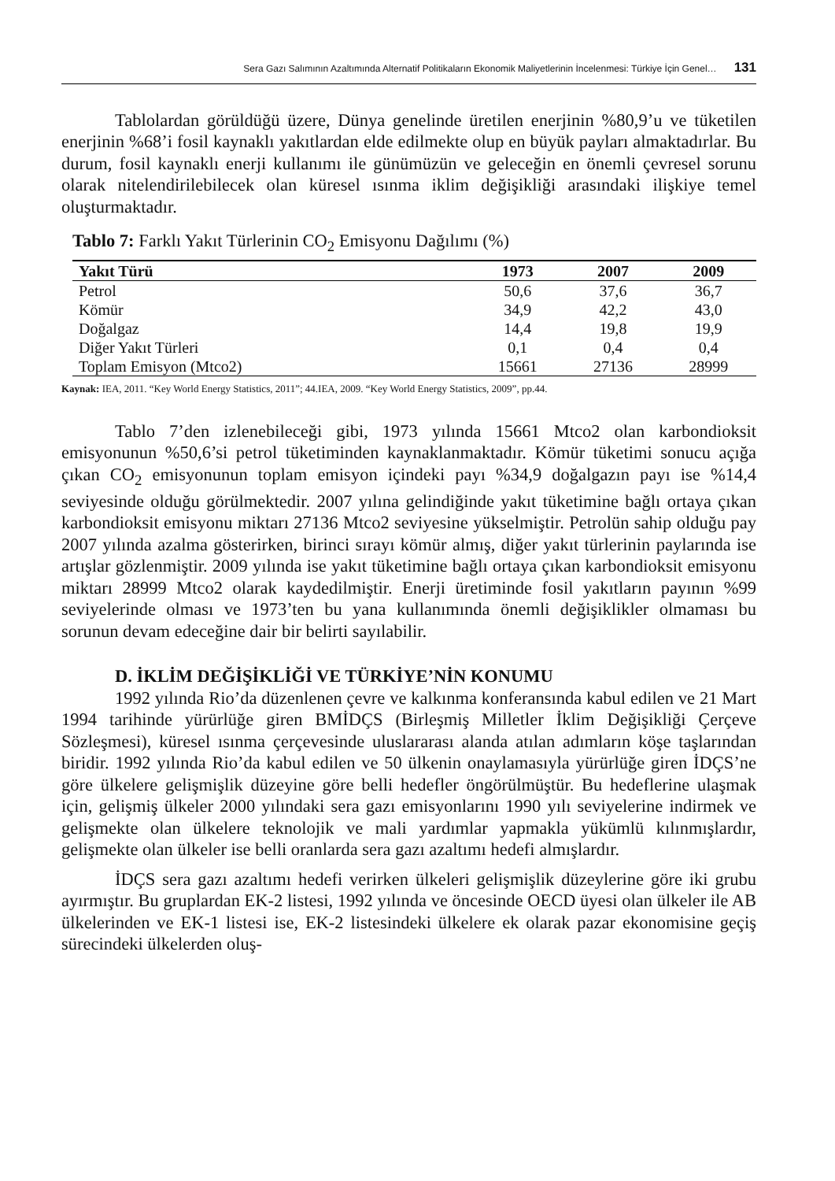Sera Gazı Salımının Azaltımında Alternatif Politikaların Ekonomik Maliyetlerinin İncelenmesi: Türkiye İçin Genel… 131
Tablolardan görüldüğü üzere, Dünya genelinde üretilen enerjinin %80,9’u ve tüketilen enerjinin %68’i fosil kaynaklı yakıtlardan elde edilmekte olup en büyük payları almaktadırlar. Bu durum, fosil kaynaklı enerji kullanımı ile günümüzün ve geleceğin en önemli çevresel sorunu olarak nitelendirilebilecek olan küresel ısınma iklim değişikliği arasındaki ilişkiye temel oluşturmaktadır.
Tablo 7: Farklı Yakıt Türlerinin CO<sub>2</sub> Emisyonu Dağılımı (%)
| Yakıt Türü | 1973 | 2007 | 2009 |
| --- | --- | --- | --- |
| Petrol | 50,6 | 37,6 | 36,7 |
| Kömür | 34,9 | 42,2 | 43,0 |
| Doğalgaz | 14,4 | 19,8 | 19,9 |
| Diğer Yakıt Türleri | 0,1 | 0,4 | 0,4 |
| Toplam Emisyon (Mtco2) | 15661 | 27136 | 28999 |
Kaynak: IEA, 2011. “Key World Energy Statistics, 2011”; 44.IEA, 2009. “Key World Energy Statistics, 2009”, pp.44.
Tablo 7’den izlenebileceği gibi, 1973 yılında 15661 Mtco2 olan karbondioksit emisyonunun %50,6’si petrol tüketiminden kaynaklanmaktadır. Kömür tüketimi sonucu açığa çıkan CO<sub>2</sub> emisyonunun toplam emisyon içindeki payı %34,9 doğalgazın payı ise %14,4 seviyesinde olduğu görülmektedir. 2007 yılına gelindiğinde yakıt tüketimine bağlı ortaya çıkan karbondioksit emisyonu miktarı 27136 Mtco2 seviyesine yükselmiştir. Petrolün sahip olduğu pay 2007 yılında azalma gösterirken, birinci sırayı kömür almış, diğer yakıt türlerinin paylarında ise artışlar gözlenmiştir. 2009 yılında ise yakıt tüketimine bağlı ortaya çıkan karbondioksit emisyonu miktarı 28999 Mtco2 olarak kaydedilmiştir. Enerji üretiminde fosil yakıtların payının %99 seviyelerinde olması ve 1973’ten bu yana kullanımında önemli değişiklikler olmaması bu sorunun devam edeceğine dair bir belirti sayılabilir.
D. İKLİM DEĞİŞİKLİĞİ VE TÜRKİYE’NİN KONUMU
1992 yılında Rio’da düzenlenen çevre ve kalkınma konferansında kabul edilen ve 21 Mart 1994 tarihinde yürürlüğe giren BMİDÇS (Birleşmiş Milletler İklim Değişikliği Çerçeve Sözleşmesi), küresel ısınma çerçevesinde uluslararası alanda atılan adımların köşe taşlarından biridir. 1992 yılında Rio’da kabul edilen ve 50 ülkenin onaylamasıyla yürürlüğe giren İDÇS’ne göre ülkelere gelişmişlik düzeyine göre belli hedefler öngörülmüştür. Bu hedeflerine ulaşmak için, gelişmiş ülkeler 2000 yılındaki sera gazı emisyonlarını 1990 yılı seviyelerine indirmek ve gelişmekte olan ülkelere teknolojik ve mali yardımlar yapmakla yükümlü kılınmışlardır, gelişmekte olan ülkeler ise belli oranlarda sera gazı azaltımı hedefi almışlardır.
İDÇS sera gazı azaltımı hedefi verirken ülkeleri gelişmişlik düzeylerine göre iki grubu ayırmıştır. Bu gruplardan EK-2 listesi, 1992 yılında ve öncesinde OECD üyesi olan ülkeler ile AB ülkelerinden ve EK-1 listesi ise, EK-2 listesindeki ülkelere ek olarak pazar ekonomisine geçiş sürecindeki ülkelerden oluş-